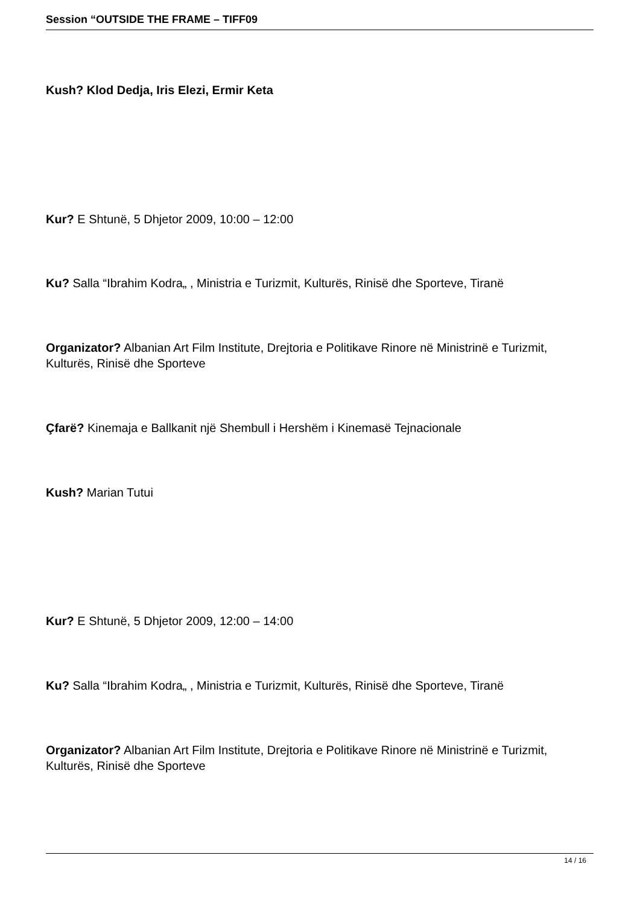Session “OUTSIDE THE FRAME – TIFF09
Kush? Klod Dedja, Iris Elezi, Ermir Keta
Kur? E Shtunë, 5 Dhjetor 2009, 10:00 – 12:00
Ku? Salla “Ibrahim Kodra„ , Ministria e Turizmit, Kulturës, Rinisë dhe Sporteve, Tiranë
Organizator? Albanian Art Film Institute, Drejtoria e Politikave Rinore në Ministrinë e Turizmit, Kulturës, Rinisë dhe Sporteve
Çfarë? Kinemaja e Ballkanit një Shembull i Hershëm i Kinemasë Tejnacionale
Kush? Marian Tutui
Kur? E Shtunë, 5 Dhjetor 2009, 12:00 – 14:00
Ku? Salla “Ibrahim Kodra„ , Ministria e Turizmit, Kulturës, Rinisë dhe Sporteve, Tiranë
Organizator? Albanian Art Film Institute, Drejtoria e Politikave Rinore në Ministrinë e Turizmit, Kulturës, Rinisë dhe Sporteve
14 / 16